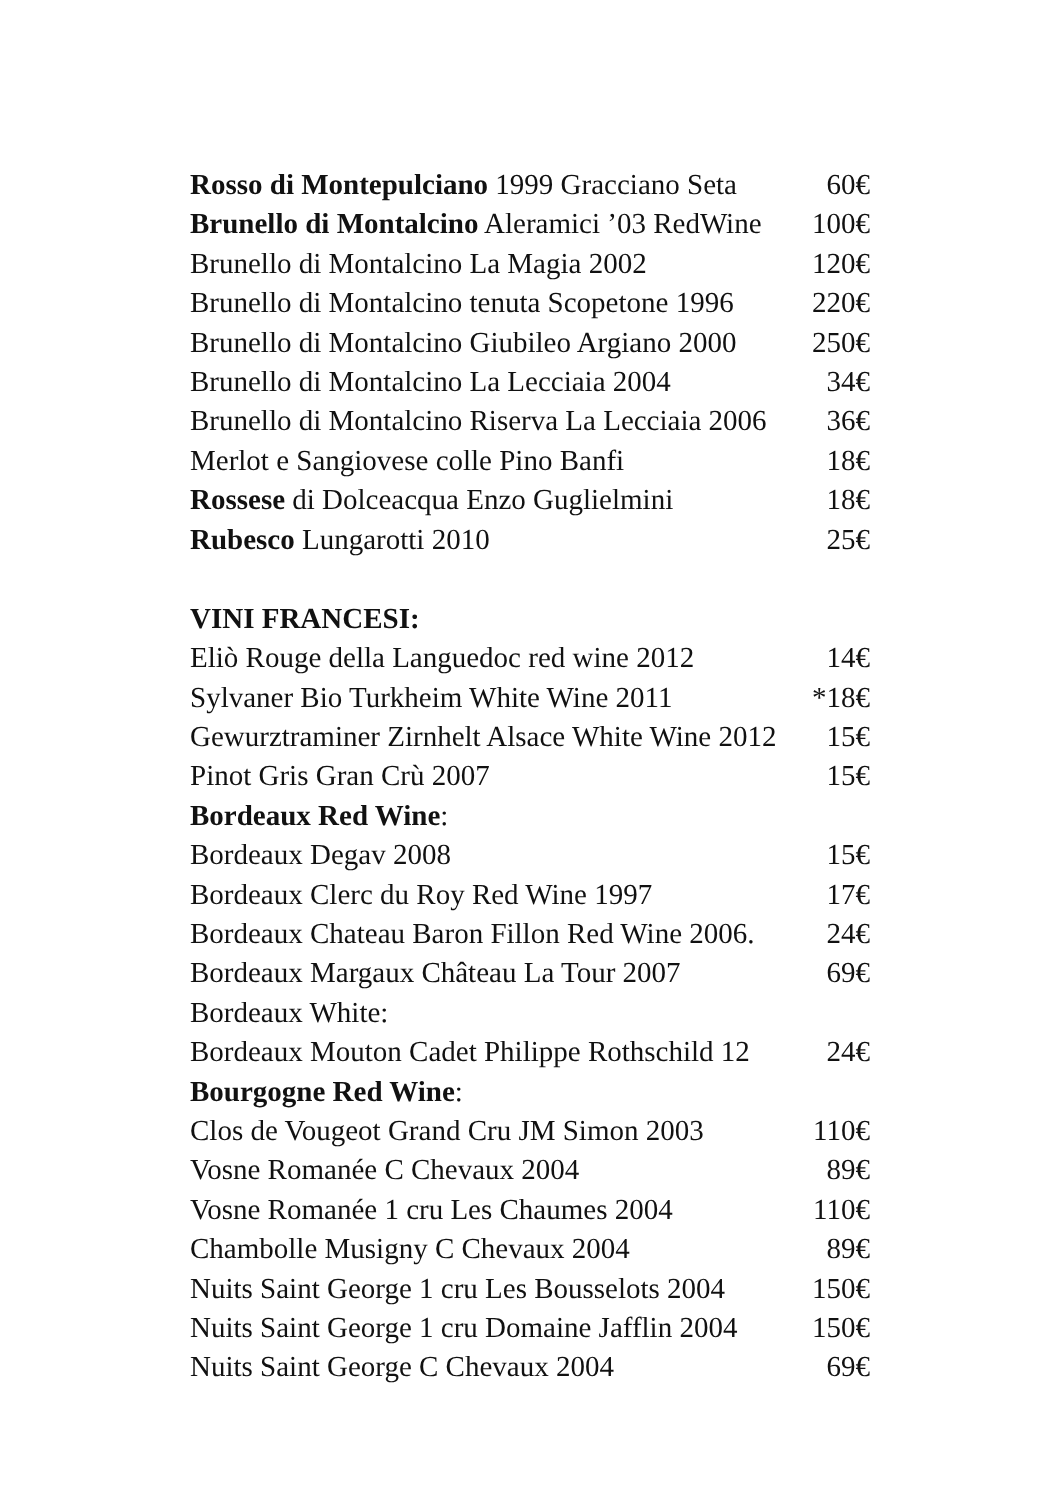Rosso di Montepulciano 1999 Gracciano Seta 60€
Brunello di Montalcino Aleramici ’03 RedWine 100€
Brunello di Montalcino La Magia 2002 120€
Brunello di Montalcino tenuta Scopetone 1996 220€
Brunello di Montalcino Giubileo Argiano 2000 250€
Brunello di Montalcino La Lecciaia 2004 34€
Brunello di Montalcino Riserva La Lecciaia 2006 36€
Merlot e Sangiovese colle Pino Banfi 18€
Rossese di Dolceacqua Enzo Guglielmini 18€
Rubesco Lungarotti 2010 25€
VINI FRANCESI:
Eliò Rouge della Languedoc red wine 2012 14€
Sylvaner Bio Turkheim White Wine 2011 *18€
Gewurztraminer Zirnhelt Alsace White Wine 2012 15€
Pinot Gris Gran Crù 2007 15€
Bordeaux Red Wine:
Bordeaux Degav 2008 15€
Bordeaux Clerc du Roy Red Wine 1997 17€
Bordeaux Chateau Baron Fillon Red Wine 2006. 24€
Bordeaux Margaux Château La Tour 2007 69€
Bordeaux White:
Bordeaux Mouton Cadet Philippe Rothschild 12 24€
Bourgogne Red Wine:
Clos de Vougeot Grand Cru JM Simon 2003 110€
Vosne Romanée C Chevaux 2004 89€
Vosne Romanée 1 cru Les Chaumes 2004 110€
Chambolle Musigny C Chevaux 2004 89€
Nuits Saint George 1 cru Les Bousselots 2004 150€
Nuits Saint George 1 cru Domaine Jafflin 2004 150€
Nuits Saint George C Chevaux 2004 69€